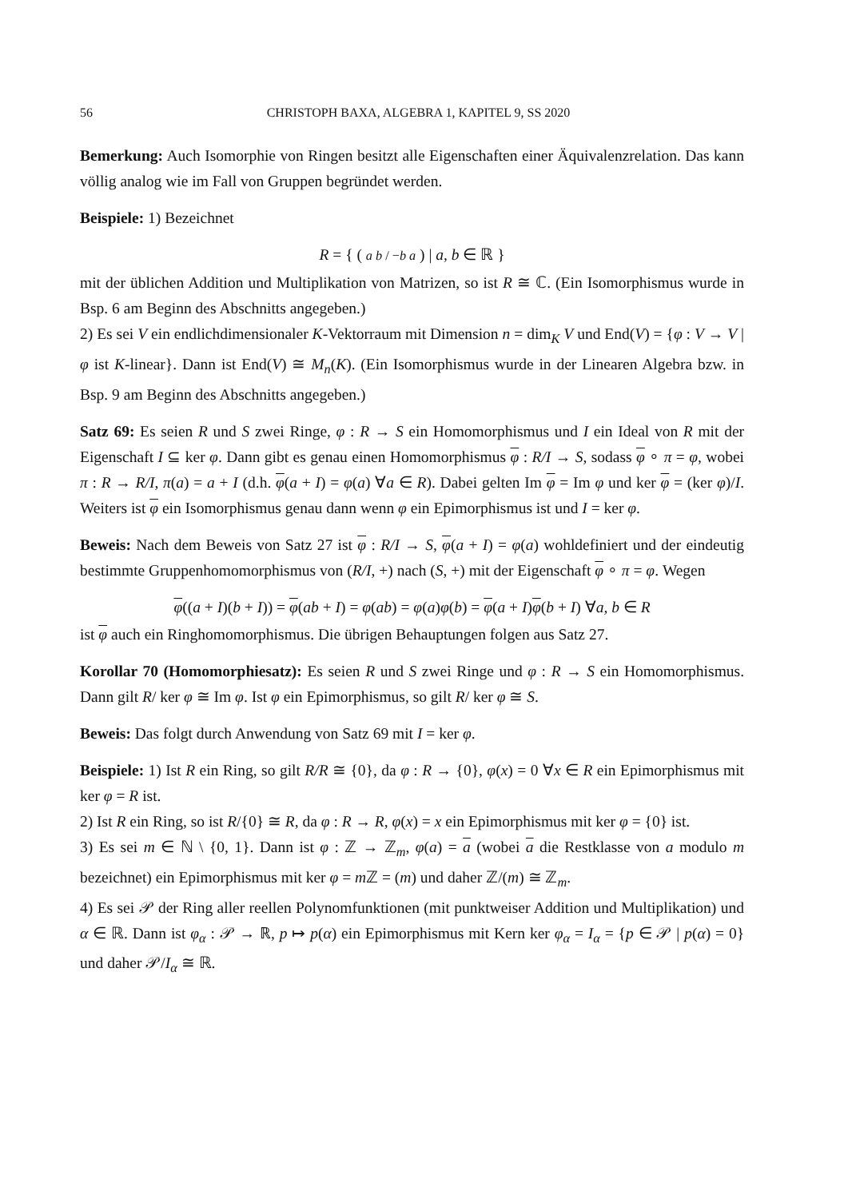56 CHRISTOPH BAXA, ALGEBRA 1, KAPITEL 9, SS 2020
Bemerkung: Auch Isomorphie von Ringen besitzt alle Eigenschaften einer Äquivalenzrelation. Das kann völlig analog wie im Fall von Gruppen begründet werden.
Beispiele: 1) Bezeichnet
R = { ( a b / −b a ) | a, b ∈ ℝ }
mit der üblichen Addition und Multiplikation von Matrizen, so ist R ≅ ℂ. (Ein Isomorphismus wurde in Bsp. 6 am Beginn des Abschnitts angegeben.)
2) Es sei V ein endlichdimensionaler K-Vektorraum mit Dimension n = dim<sub>K</sub> V und End(V) = {φ : V → V | φ ist K-linear}. Dann ist End(V) ≅ M<sub>n</sub>(K). (Ein Isomorphismus wurde in der Linearen Algebra bzw. in Bsp. 9 am Beginn des Abschnitts angegeben.)
Satz 69: Es seien R und S zwei Ringe, φ : R → S ein Homomorphismus und I ein Ideal von R mit der Eigenschaft I ⊆ ker φ. Dann gibt es genau einen Homomorphismus φ : R/I → S, sodass φ ∘ π = φ, wobei π : R → R/I, π(a) = a + I (d.h. φ(a + I) = φ(a) ∀a ∈ R). Dabei gelten Im φ = Im φ und ker φ = (ker φ)/I. Weiters ist φ ein Isomorphismus genau dann wenn φ ein Epimorphismus ist und I = ker φ.
Beweis: Nach dem Beweis von Satz 27 ist φ : R/I → S, φ(a + I) = φ(a) wohldefiniert und der eindeutig bestimmte Gruppenhomomorphismus von (R/I, +) nach (S, +) mit der Eigenschaft φ ∘ π = φ. Wegen
φ((a + I)(b + I)) = φ(ab + I) = φ(ab) = φ(a)φ(b) = φ(a + I)φ(b + I) ∀a, b ∈ R
ist φ auch ein Ringhomomorphismus. Die übrigen Behauptungen folgen aus Satz 27.
Korollar 70 (Homomorphiesatz): Es seien R und S zwei Ringe und φ : R → S ein Homomorphismus. Dann gilt R/ ker φ ≅ Im φ. Ist φ ein Epimorphismus, so gilt R/ ker φ ≅ S.
Beweis: Das folgt durch Anwendung von Satz 69 mit I = ker φ.
Beispiele: 1) Ist R ein Ring, so gilt R/R ≅ {0}, da φ : R → {0}, φ(x) = 0 ∀x ∈ R ein Epimorphismus mit ker φ = R ist.
2) Ist R ein Ring, so ist R/{0} ≅ R, da φ : R → R, φ(x) = x ein Epimorphismus mit ker φ = {0} ist.
3) Es sei m ∈ ℕ \ {0, 1}. Dann ist φ : ℤ → ℤ<sub>m</sub>, φ(a) = a (wobei a die Restklasse von a modulo m bezeichnet) ein Epimorphismus mit ker φ = m ℤ = (m) und daher ℤ/(m) ≅ ℤ<sub>m</sub>.
4) Es sei 𝒫 der Ring aller reellen Polynomfunktionen (mit punktweiser Addition und Multiplikation) und α ∈ ℝ. Dann ist φ<sub>α</sub> : 𝒫 → ℝ, p ↦ p(α) ein Epimorphismus mit Kern ker φ<sub>α</sub> = I<sub>α</sub> = {p ∈ 𝒫 | p(α) = 0} und daher 𝒫/I<sub>α</sub> ≅ ℝ.